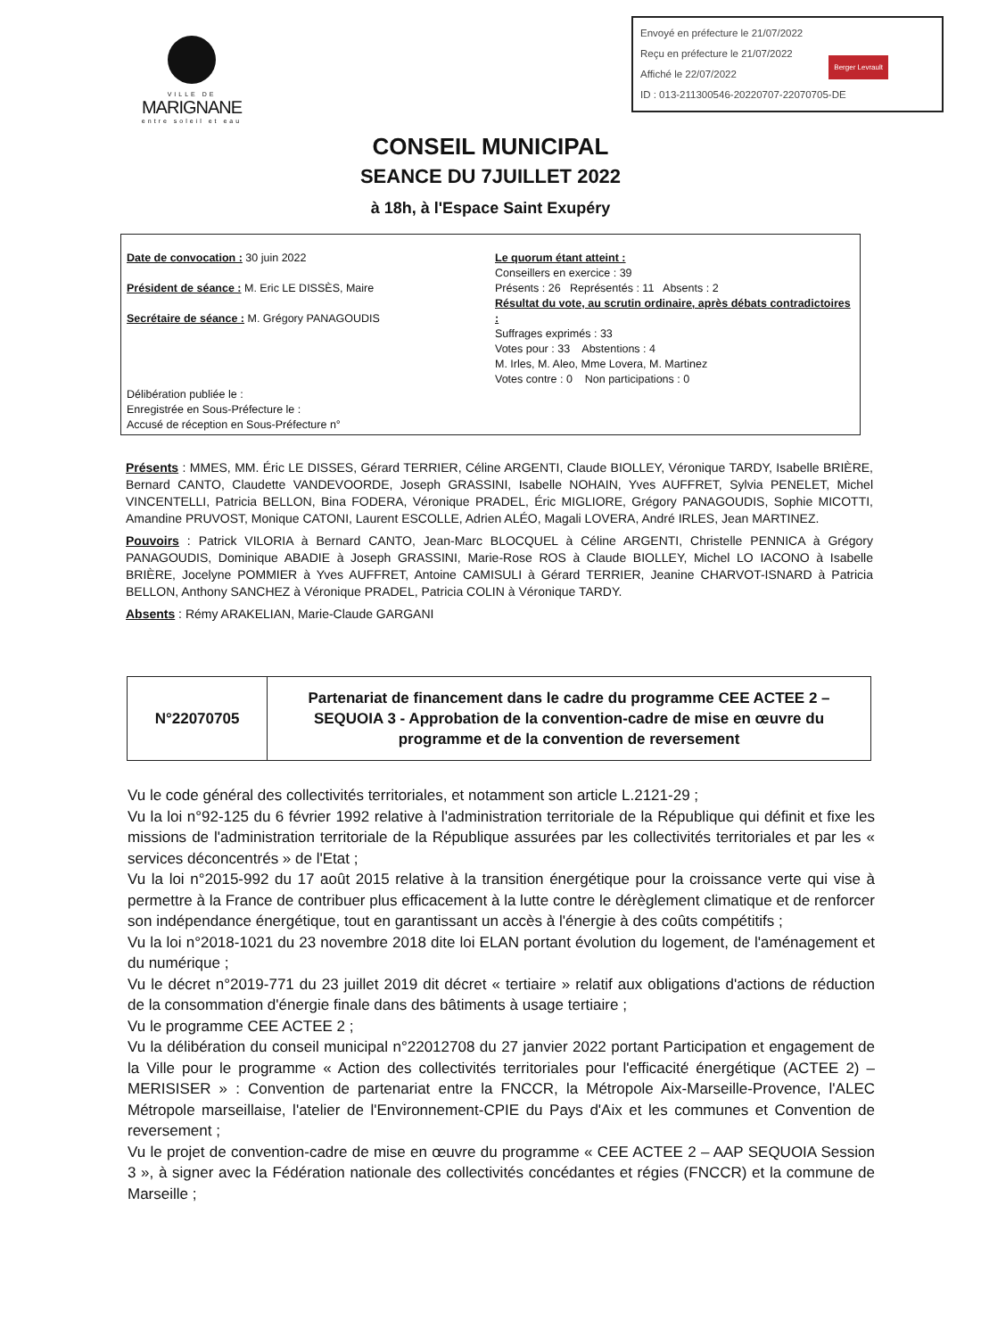VILLE DE
MARIGNANE
entre soleil et eau
Envoyé en préfecture le 21/07/2022
Reçu en préfecture le 21/07/2022
Affiché le 22/07/2022
ID : 013-211300546-20220707-22070705-DE
Berger Levrault
CONSEIL MUNICIPAL
SEANCE DU 7JUILLET 2022
à 18h, à l'Espace Saint Exupéry
Date de convocation : 30 juin 2022
Président de séance : M. Eric LE DISSÈS, Maire
Secrétaire de séance : M. Grégory PANAGOUDIS
Délibération publiée le :
Enregistrée en Sous-Préfecture le :
Accusé de réception en Sous-Préfecture n°
Le quorum étant atteint :
Conseillers en exercice : 39
Présents : 26 Représentés : 11 Absents : 2
Résultat du vote, au scrutin ordinaire, après débats contradictoires :
Suffrages exprimés : 33
Votes pour : 33 Abstentions : 4
M. Irles, M. Aleo, Mme Lovera, M. Martinez
Votes contre : 0 Non participations : 0
Présents : MMES, MM. Éric LE DISSES, Gérard TERRIER, Céline ARGENTI, Claude BIOLLEY, Véronique TARDY, Isabelle BRIÈRE, Bernard CANTO, Claudette VANDEVOORDE, Joseph GRASSINI, Isabelle NOHAIN, Yves AUFFRET, Sylvia PENELET, Michel VINCENTELLI, Patricia BELLON, Bina FODERA, Véronique PRADEL, Éric MIGLIORE, Grégory PANAGOUDIS, Sophie MICOTTI, Amandine PRUVOST, Monique CATONI, Laurent ESCOLLE, Adrien ALÉO, Magali LOVERA, André IRLES, Jean MARTINEZ.
Pouvoirs : Patrick VILORIA à Bernard CANTO, Jean-Marc BLOCQUEL à Céline ARGENTI, Christelle PENNICA à Grégory PANAGOUDIS, Dominique ABADIE à Joseph GRASSINI, Marie-Rose ROS à Claude BIOLLEY, Michel LO IACONO à Isabelle BRIÈRE, Jocelyne POMMIER à Yves AUFFRET, Antoine CAMISULI à Gérard TERRIER, Jeanine CHARVOT-ISNARD à Patricia BELLON, Anthony SANCHEZ à Véronique PRADEL, Patricia COLIN à Véronique TARDY.
Absents : Rémy ARAKELIAN, Marie-Claude GARGANI
| N°22070705 | Partenariat de financement dans le cadre du programme CEE ACTEE 2 – SEQUOIA 3 - Approbation de la convention-cadre de mise en œuvre du programme et de la convention de reversement |
Vu le code général des collectivités territoriales, et notamment son article L.2121-29 ;
Vu la loi n°92-125 du 6 février 1992 relative à l'administration territoriale de la République qui définit et fixe les missions de l'administration territoriale de la République assurées par les collectivités territoriales et par les « services déconcentrés » de l'Etat ;
Vu la loi n°2015-992 du 17 août 2015 relative à la transition énergétique pour la croissance verte qui vise à permettre à la France de contribuer plus efficacement à la lutte contre le dérèglement climatique et de renforcer son indépendance énergétique, tout en garantissant un accès à l'énergie à des coûts compétitifs ;
Vu la loi n°2018-1021 du 23 novembre 2018 dite loi ELAN portant évolution du logement, de l'aménagement et du numérique ;
Vu le décret n°2019-771 du 23 juillet 2019 dit décret « tertiaire » relatif aux obligations d'actions de réduction de la consommation d'énergie finale dans des bâtiments à usage tertiaire ;
Vu le programme CEE ACTEE 2 ;
Vu la délibération du conseil municipal n°22012708 du 27 janvier 2022 portant Participation et engagement de la Ville pour le programme « Action des collectivités territoriales pour l'efficacité énergétique (ACTEE 2) – MERISISER » : Convention de partenariat entre la FNCCR, la Métropole Aix-Marseille-Provence, l'ALEC Métropole marseillaise, l'atelier de l'Environnement-CPIE du Pays d'Aix et les communes et Convention de reversement ;
Vu le projet de convention-cadre de mise en œuvre du programme « CEE ACTEE 2 – AAP SEQUOIA Session 3 », à signer avec la Fédération nationale des collectivités concédantes et régies (FNCCR) et la commune de Marseille ;